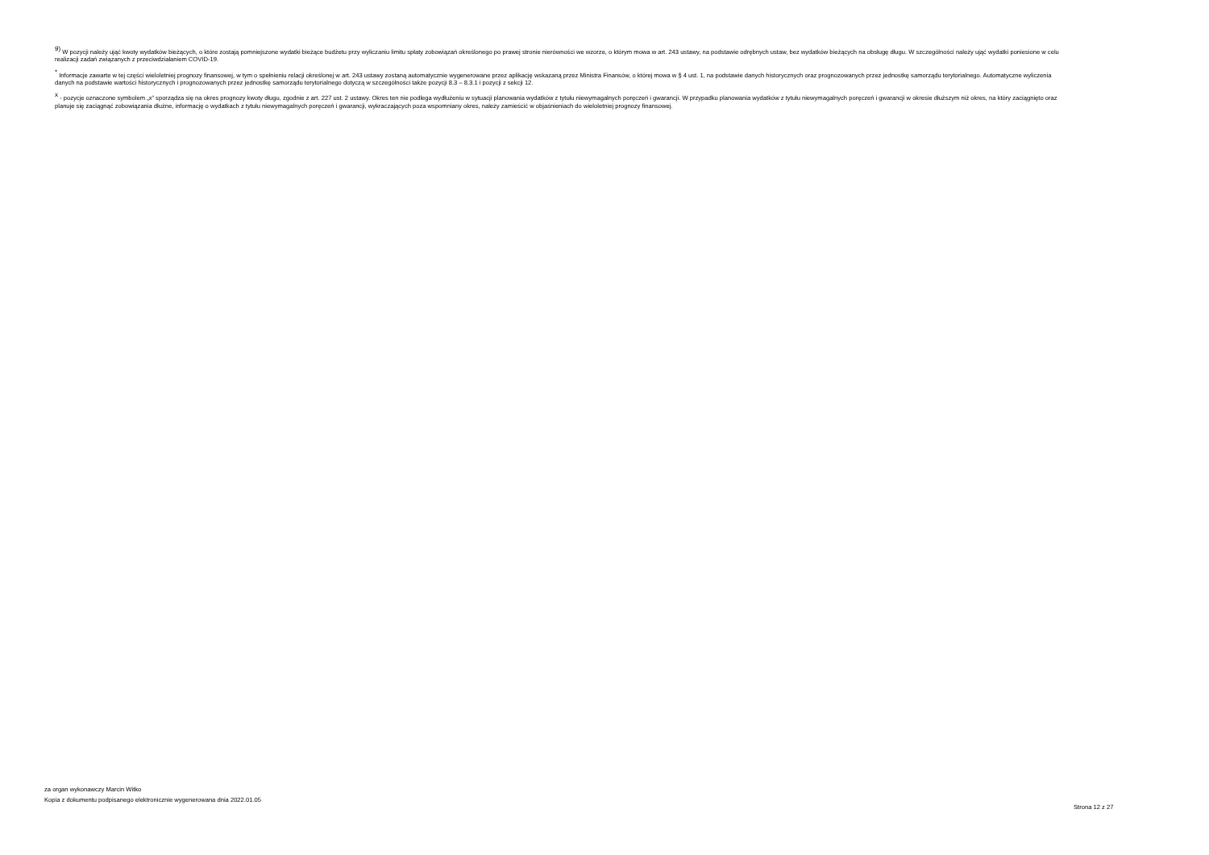<sup>9)</sup> W pozycji należy ująć kwoty wydatków bieżących, o które zostają pomniejszone wydatki bieżące budżetu przy wyliczaniu limitu spłaty zobowiązań określonego po prawej stronie nierówności we wzorze, o którym mowa w art. 243 ustawy, na podstawie odrębnych ustaw, bez wydatków bieżących na obsługę długu. W szczególności należy ująć wydatki poniesione w celu realizacji zadań związanych z przeciwdziałaniem COVID-19.
<sup>*</sup> Informacje zawarte w tej części wieloletniej prognozy finansowej, w tym o spełnieniu relacji określonej w art. 243 ustawy zostaną automatycznie wygenerowane przez aplikację wskazaną przez Ministra Finansów, o której mowa w § 4 ust. 1, na podstawie danych historycznych oraz prognozowanych przez jednostkę samorządu terytorialnego. Automatyczne wyliczenia danych na podstawie wartości historycznych i prognozowanych przez jednostkę samorządu terytorialnego dotyczą w szczególności także pozycji 8.3 – 8.3.1 i pozycji z sekcji 12.
<sup>x</sup> - pozycje oznaczone symbolem „x” sporządza się na okres prognozy kwoty długu, zgodnie z art. 227 ust. 2 ustawy. Okres ten nie podlega wydłużeniu w sytuacji planowania wydatków z tytułu niewymagalnych poręczeń i gwarancji. W przypadku planowania wydatków z tytułu niewymagalnych poręczeń i gwarancji w okresie dłuższym niż okres, na który zaciągnięto oraz planuje się zaciągnąć zobowiązania dłużne, informację o wydatkach z tytułu niewymagalnych poręczeń i gwarancji, wykraczających poza wspomniany okres, należy zamieścić w objaśnieniach do wieloletniej prognozy finansowej.
za organ wykonawczy Marcin Witko
Kopia z dokumentu podpisanego elektronicznie wygenerowana dnia 2022.01.05
Strona 12 z 27